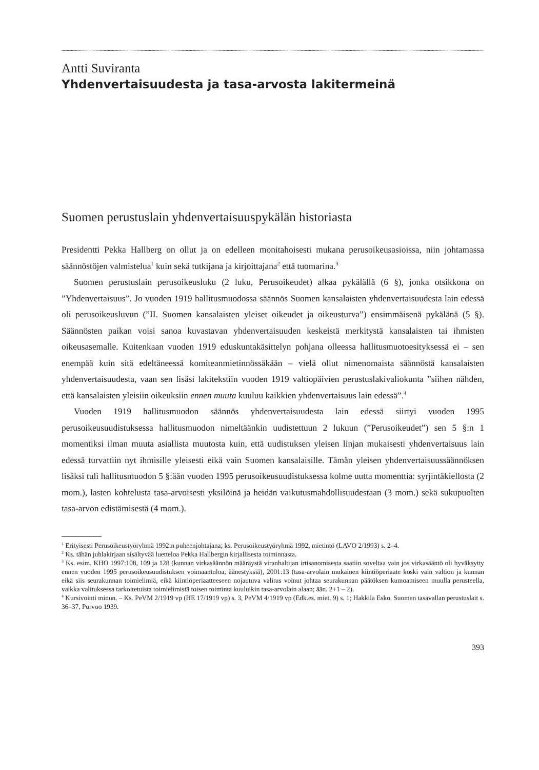Antti Suviranta
Yhdenvertaisuudesta ja tasa-arvosta lakitermeinä
Suomen perustuslain yhdenvertaisuuspykälän historiasta
Presidentti Pekka Hallberg on ollut ja on edelleen monitahoisesti mukana perusoikeusasioissa, niin johtamassa säännöstöjen valmistelua<sup>1</sup> kuin sekä tutkijana ja kirjoittajana<sup>2</sup> että tuomarina.<sup>3</sup>
Suomen perustuslain perusoikeusluku (2 luku, Perusoikeudet) alkaa pykälällä (6 §), jonka otsikkona on ”Yhdenvertaisuus”. Jo vuoden 1919 hallitusmuodossa säännös Suomen kansalaisten yhdenvertaisuudesta lain edessä oli perusoikeusluvun (”II. Suomen kansalaisten yleiset oikeudet ja oikeusturva”) ensimmäisenä pykälänä (5 §). Säännösten paikan voisi sanoa kuvastavan yhdenvertaisuuden keskeistä merkitystä kansalaisten tai ihmisten oikeusasemalle. Kuitenkaan vuoden 1919 eduskuntakäsittelyn pohjana olleessa hallitusmuotoesityksessä ei – sen enempää kuin sitä edeltäneessä komiteanmietinnössäkään – vielä ollut nimenomaista säännöstä kansalaisten yhdenvertaisuudesta, vaan sen lisäsi lakitekstiin vuoden 1919 valtiopäivien perustuslakivaliokunta ”siihen nähden, että kansalaisten yleisiin oikeuksiin ennen muuta kuuluu kaikkien yhdenvertaisuus lain edessä”.<sup>4</sup>
Vuoden 1919 hallitusmuodon säännös yhdenvertaisuudesta lain edessä siirtyi vuoden 1995 perusoikeusuudistuksessa hallitusmuodon nimeltäänkin uudistettuun 2 lukuun (”Perusoikeudet”) sen 5 §:n 1 momentiksi ilman muuta asiallista muutosta kuin, että uudistuksen yleisen linjan mukaisesti yhdenvertaisuus lain edessä turvattiin nyt ihmisille yleisesti eikä vain Suomen kansalaisille. Tämän yleisen yhdenvertaisuussäännöksen lisäksi tuli hallitusmuodon 5 §:ään vuoden 1995 perusoikeusuudistuksessa kolme uutta momenttia: syrjintäkiellosta (2 mom.), lasten kohtelusta tasa-arvoisesti yksilöinä ja heidän vaikutusmahdollisuudestaan (3 mom.) sekä sukupuolten tasa-arvon edistämisestä (4 mom.).
<sup>1</sup> Erityisesti Perusoikeustyöryhmä 1992:n puheenjohtajana; ks. Perusoikeustyöryhmä 1992, mietintö (LAVO 2/1993) s. 2–4.
<sup>2</sup> Ks. tähän juhlakirjaan sisältyvää luetteloa Pekka Hallbergin kirjallisesta toiminnasta.
<sup>3</sup> Ks. esim. KHO 1997:108, 109 ja 128 (kunnan virkasäännön määräystä viranhaltijan irtisanomisesta saatiin soveltaa vain jos virkasääntö oli hyväksytty ennen vuoden 1995 perusoikeusuudistuksen voimaantuloa; äänestyksiä), 2001:13 (tasa-arvolain mukainen kiintiöperiaate koski vain valtion ja kunnan eikä siis seurakunnan toimielimiä, eikä kiintiöperiaatteeseen nojautuva valitus voinut johtaa seurakunnan päätöksen kumoamiseen muulla perusteella, vaikka valituksessa tarkoitetuista toimielimistä toisen toiminta kuuluikin tasa-arvolain alaan; ään. 2+1 – 2).
<sup>4</sup> Kursivointi minun. – Ks. PeVM 2/1919 vp (HE 17/1919 vp) s. 3, PeVM 4/1919 vp (Edk.es. miet. 9) s. 1; Hakkila Esko, Suomen tasavallan perustuslait s. 36–37, Porvoo 1939.
393